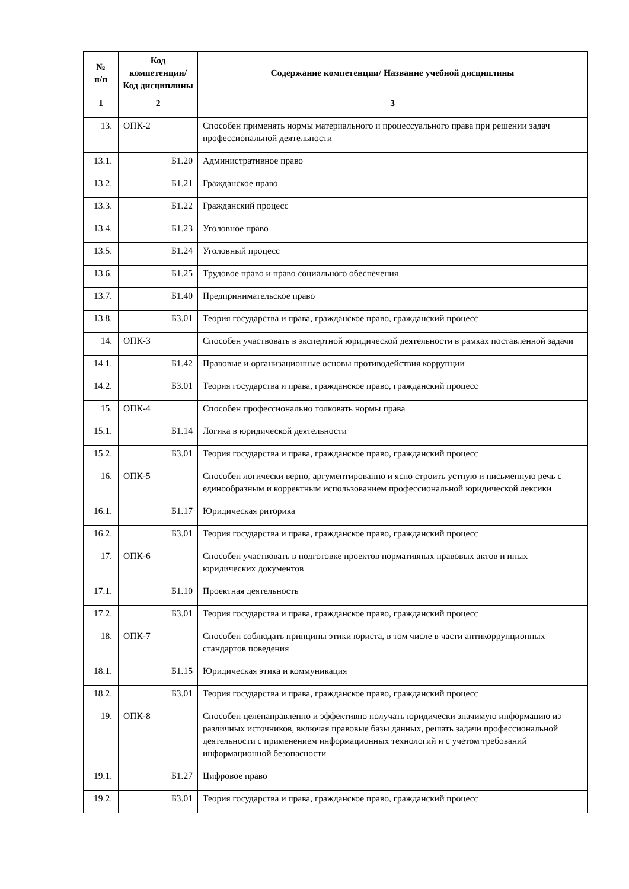| № п/п | Код компетенции/ Код дисциплины | Содержание компетенции/ Название учебной дисциплины |
| --- | --- | --- |
| 1 | 2 | 3 |
| 13. | ОПК-2 | Способен применять нормы материального и процессуального права при решении задач профессиональной деятельности |
| 13.1. | Б1.20 | Административное право |
| 13.2. | Б1.21 | Гражданское право |
| 13.3. | Б1.22 | Гражданский процесс |
| 13.4. | Б1.23 | Уголовное право |
| 13.5. | Б1.24 | Уголовный процесс |
| 13.6. | Б1.25 | Трудовое право и право социального обеспечения |
| 13.7. | Б1.40 | Предпринимательское право |
| 13.8. | Б3.01 | Теория государства и права, гражданское право, гражданский процесс |
| 14. | ОПК-3 | Способен участвовать в экспертной юридической деятельности в рамках поставленной задачи |
| 14.1. | Б1.42 | Правовые и организационные основы противодействия коррупции |
| 14.2. | Б3.01 | Теория государства и права, гражданское право, гражданский процесс |
| 15. | ОПК-4 | Способен профессионально толковать нормы права |
| 15.1. | Б1.14 | Логика в юридической деятельности |
| 15.2. | Б3.01 | Теория государства и права, гражданское право, гражданский процесс |
| 16. | ОПК-5 | Способен логически верно, аргументированно и ясно строить устную и письменную речь с единообразным и корректным использованием профессиональной юридической лексики |
| 16.1. | Б1.17 | Юридическая риторика |
| 16.2. | Б3.01 | Теория государства и права, гражданское право, гражданский процесс |
| 17. | ОПК-6 | Способен участвовать в подготовке проектов нормативных правовых актов и иных юридических документов |
| 17.1. | Б1.10 | Проектная деятельность |
| 17.2. | Б3.01 | Теория государства и права, гражданское право, гражданский процесс |
| 18. | ОПК-7 | Способен соблюдать принципы этики юриста, в том числе в части антикоррупционных стандартов поведения |
| 18.1. | Б1.15 | Юридическая этика и коммуникация |
| 18.2. | Б3.01 | Теория государства и права, гражданское право, гражданский процесс |
| 19. | ОПК-8 | Способен целенаправленно и эффективно получать юридически значимую информацию из различных источников, включая правовые базы данных, решать задачи профессиональной деятельности с применением информационных технологий и с учетом требований информационной безопасности |
| 19.1. | Б1.27 | Цифровое право |
| 19.2. | Б3.01 | Теория государства и права, гражданское право, гражданский процесс |